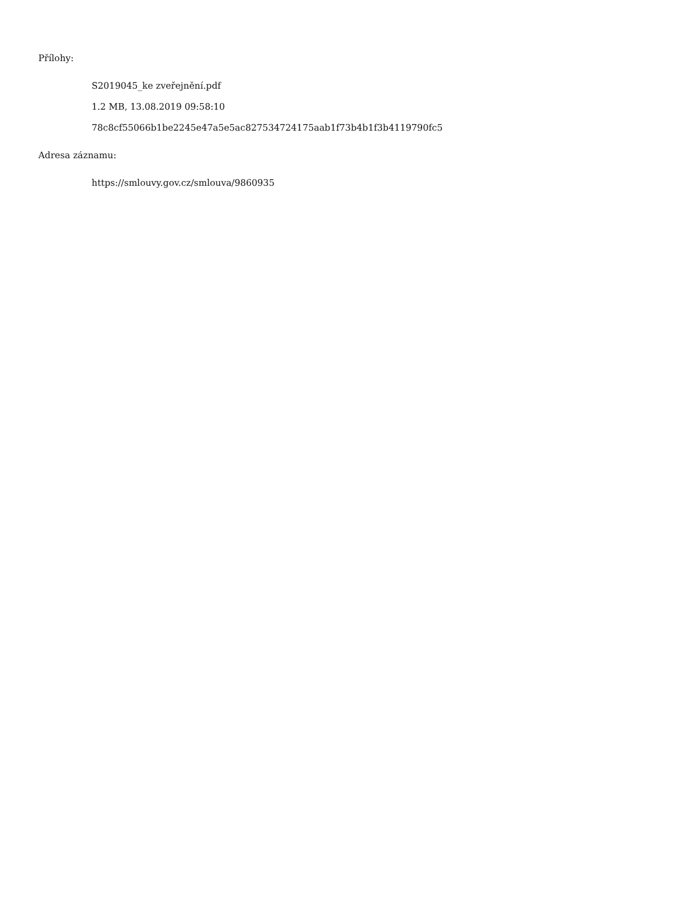Přílohy:
S2019045_ke zveřejnění.pdf
1.2 MB, 13.08.2019 09:58:10
78c8cf55066b1be2245e47a5e5ac827534724175aab1f73b4b1f3b4119790fc5
Adresa záznamu:
https://smlouvy.gov.cz/smlouva/9860935